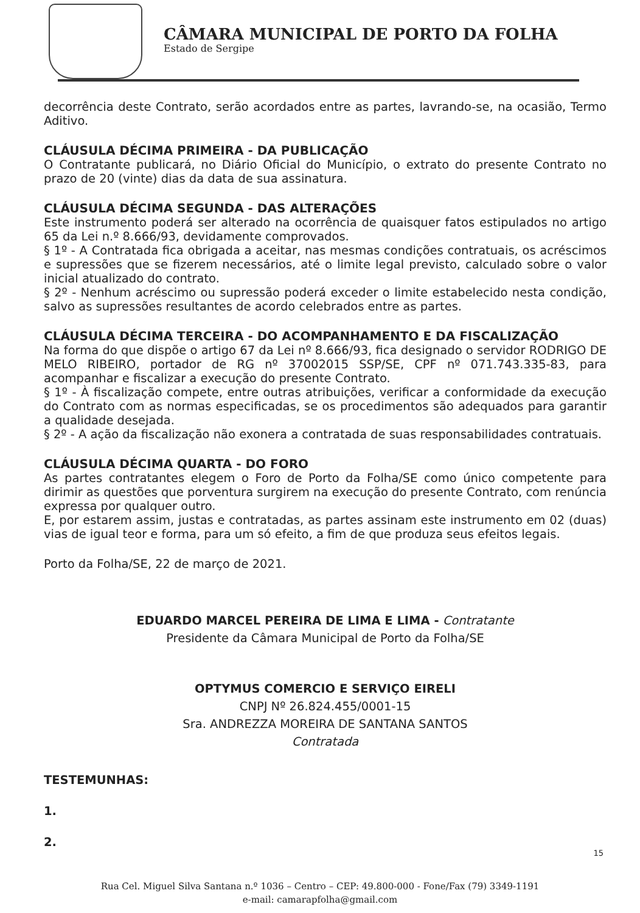CÂMARA MUNICIPAL DE PORTO DA FOLHA
Estado de Sergipe
decorrência deste Contrato, serão acordados entre as partes, lavrando-se, na ocasião, Termo Aditivo.
CLÁUSULA DÉCIMA PRIMEIRA - DA PUBLICAÇÃO
O Contratante publicará, no Diário Oficial do Município, o extrato do presente Contrato no prazo de 20 (vinte) dias da data de sua assinatura.
CLÁUSULA DÉCIMA SEGUNDA - DAS ALTERAÇÕES
Este instrumento poderá ser alterado na ocorrência de quaisquer fatos estipulados no artigo 65 da Lei n.º 8.666/93, devidamente comprovados.
§ 1º - A Contratada fica obrigada a aceitar, nas mesmas condições contratuais, os acréscimos e supressões que se fizerem necessários, até o limite legal previsto, calculado sobre o valor inicial atualizado do contrato.
§ 2º - Nenhum acréscimo ou supressão poderá exceder o limite estabelecido nesta condição, salvo as supressões resultantes de acordo celebrados entre as partes.
CLÁUSULA DÉCIMA TERCEIRA - DO ACOMPANHAMENTO E DA FISCALIZAÇÃO
Na forma do que dispõe o artigo 67 da Lei nº 8.666/93, fica designado o servidor RODRIGO DE MELO RIBEIRO, portador de RG nº 37002015 SSP/SE, CPF nº 071.743.335-83, para acompanhar e fiscalizar a execução do presente Contrato.
§ 1º - À fiscalização compete, entre outras atribuições, verificar a conformidade da execução do Contrato com as normas especificadas, se os procedimentos são adequados para garantir a qualidade desejada.
§ 2º - A ação da fiscalização não exonera a contratada de suas responsabilidades contratuais.
CLÁUSULA DÉCIMA QUARTA - DO FORO
As partes contratantes elegem o Foro de Porto da Folha/SE como único competente para dirimir as questões que porventura surgirem na execução do presente Contrato, com renúncia expressa por qualquer outro.
E, por estarem assim, justas e contratadas, as partes assinam este instrumento em 02 (duas) vias de igual teor e forma, para um só efeito, a fim de que produza seus efeitos legais.
Porto da Folha/SE, 22 de março de 2021.
EDUARDO MARCEL PEREIRA DE LIMA E LIMA - Contratante
Presidente da Câmara Municipal de Porto da Folha/SE
OPTYMUS COMERCIO E SERVIÇO EIRELI
CNPJ Nº 26.824.455/0001-15
Sra. ANDREZZA MOREIRA DE SANTANA SANTOS
Contratada
TESTEMUNHAS:
1.
2.
15
Rua Cel. Miguel Silva Santana n.º 1036 – Centro – CEP: 49.800-000 - Fone/Fax (79) 3349-1191
e-mail: camarapfolha@gmail.com